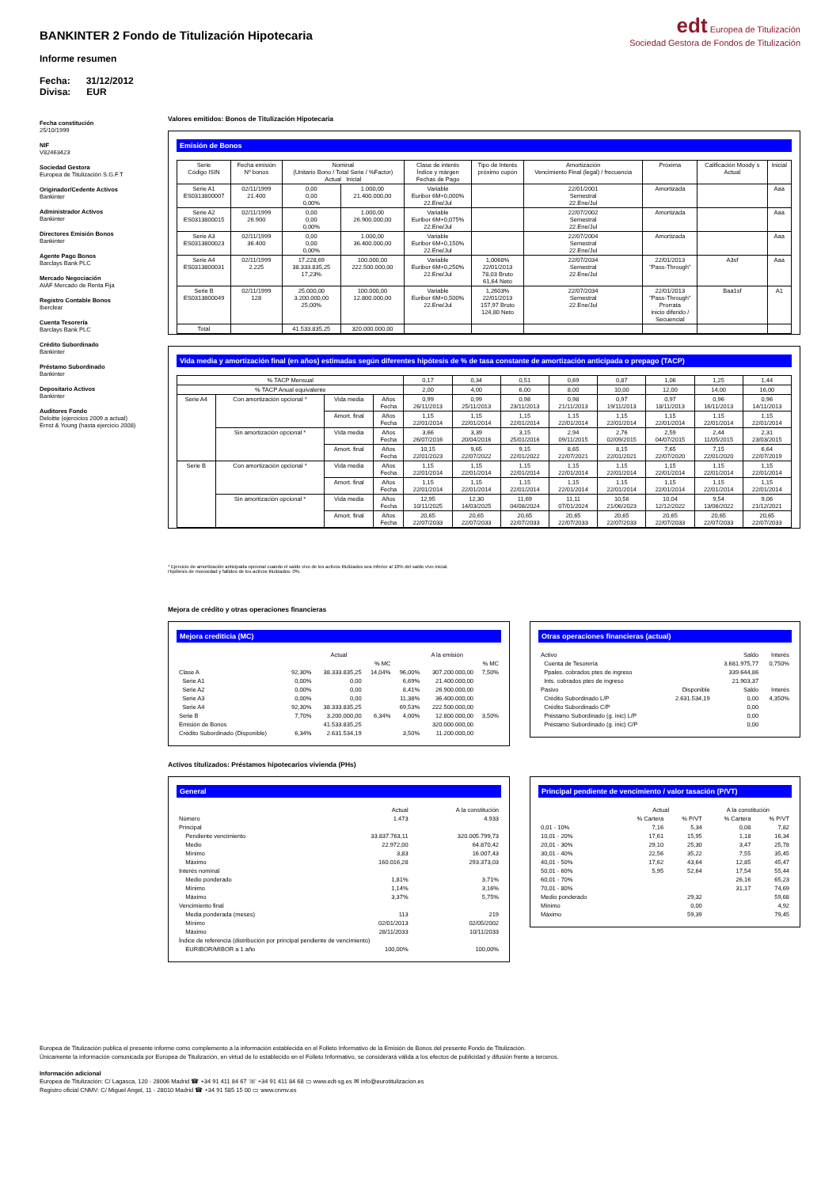BANKINTER 2 Fondo de Titulización Hipotecaria
edt Europea de Titulización
Sociedad Gestora de Fondos de Titulización
Informe resumen
Fecha: 31/12/2012
Divisa: EUR
Fecha constitución
25/10/1999
NIF
V82463423
Sociedad Gestora
Europea de Titulización S.G.F.T
Originador/Cedente Activos
Bankinter
Administrador Activos
Bankinter
Directores Emisión Bonos
Bankinter
Agente Pago Bonos
Barclays Bank PLC
Mercado Negociación
AIAF Mercado de Renta Fija
Registro Contable Bonos
Iberclear
Cuenta Tesorería
Barclays Bank PLC
Crédito Subordinado
Bankinter
Préstamo Subordinado
Bankinter
Depositario Activos
Bankinter
Auditores Fondo
Deloitte (ejercicios 2009 a actual)
Ernst & Young (hasta ejercicio 2008)
Valores emitidos: Bonos de Titulización Hipotecaria
Emisión de Bonos
| Serie Código ISIN | Fecha emisión Nº bonos | Nominal (Unitario Bono / Total Serie / %Factor) Actual Inicial | | Clase de interés Índice y márgen Fechas de Pago | Tipo de Interés próximo cupón | Amortización Vencimiento Final (legal) / frecuencia | Próxima | Calificación Moody´s Actual | Inicial |
| --- | --- | --- | --- | --- | --- | --- | --- | --- | --- |
| Serie A1 ES0313800007 | 02/11/1999 21.400 | 0,00 0,00 0,00% | 1.000,00 21.400.000,00 | Variable Euribor 6M+0,000% 22.Ene/Jul | | 22/01/2001 Semestral 22.Ene/Jul | Amortizada | | Aaa |
| Serie A2 ES0313800015 | 02/11/1999 26.900 | 0,00 0,00 0,00% | 1.000,00 26.900.000,00 | Variable Euribor 6M+0,075% 22.Ene/Jul | | 22/07/2002 Semestral 22.Ene/Jul | Amortizada | | Aaa |
| Serie A3 ES0313800023 | 02/11/1999 36.400 | 0,00 0,00 0,00% | 1.000,00 36.400.000,00 | Variable Euribor 6M+0,150% 22.Ene/Jul | | 22/07/2004 Semestral 22.Ene/Jul | Amortizada | | Aaa |
| Serie A4 ES0313800031 | 02/11/1999 2.225 | 17.228,69 38.333.835,25 17,23% | 100.000,00 222.500.000,00 | Variable Euribor 6M+0,250% 22.Ene/Jul | 1,0068% 22/01/2013 78,03 Bruto 61,64 Neto | 22/07/2034 Semestral 22.Ene/Jul | 22/01/2013 "Pass-Through" | A3sf | Aaa |
| Serie B ES0313800049 | 02/11/1999 128 | 25.000,00 3.200.000,00 25,00% | 100.000,00 12.800.000,00 | Variable Euribor 6M+0,500% 22.Ene/Jul | 1,2603% 22/01/2013 157,97 Bruto 124,80 Neto | 22/07/2034 Semestral 22.Ene/Jul | 22/01/2013 "Pass-Through" Prorrata inicio diferido / Secuencial | Baa1sf | A1 |
| Total | | 41.533.835,25 | 320.000.000,00 | | | | | | |
Vida media y amortización final (en años) estimadas según diferentes hipótesis de % de tasa constante de amortización anticipada o prepago (TACP)
| % TACP Mensual | | | | 0,17 | 0,34 | 0,51 | 0,69 | 0,87 | 1,06 | 1,25 | 1,44 |
| % TACP Anual equivalente | | | | 2,00 | 4,00 | 6,00 | 8,00 | 10,00 | 12,00 | 14,00 | 16,00 |
| Serie A4 | Con amortización opcional * | Vida media | Años Fecha | 0,99 26/11/2013 | 0,99 25/11/2013 | 0,98 23/11/2013 | 0,98 21/11/2013 | 0,97 19/11/2013 | 0,97 18/11/2013 | 0,96 16/11/2013 | 0,96 14/11/2013 |
| | | Amort. final | Años Fecha | 1,15 22/01/2014 | 1,15 22/01/2014 | 1,15 22/01/2014 | 1,15 22/01/2014 | 1,15 22/01/2014 | 1,15 22/01/2014 | 1,15 22/01/2014 | 1,15 22/01/2014 |
| | Sin amortización opcional * | Vida media | Años Fecha | 3,66 26/07/2016 | 3,39 20/04/2016 | 3,15 25/01/2016 | 2,94 09/11/2015 | 2,76 02/09/2015 | 2,59 04/07/2015 | 2,44 11/05/2015 | 2,31 23/03/2015 |
| | | Amort. final | Años Fecha | 10,15 22/01/2023 | 9,65 22/07/2022 | 9,15 22/01/2022 | 8,65 22/07/2021 | 8,15 22/01/2021 | 7,65 22/07/2020 | 7,15 22/01/2020 | 6,64 22/07/2019 |
| Serie B | Con amortización opcional * | Vida media | Años Fecha | 1,15 22/01/2014 | 1,15 22/01/2014 | 1,15 22/01/2014 | 1,15 22/01/2014 | 1,15 22/01/2014 | 1,15 22/01/2014 | 1,15 22/01/2014 | 1,15 22/01/2014 |
| | | Amort. final | Años Fecha | 1,15 22/01/2014 | 1,15 22/01/2014 | 1,15 22/01/2014 | 1,15 22/01/2014 | 1,15 22/01/2014 | 1,15 22/01/2014 | 1,15 22/01/2014 | 1,15 22/01/2014 |
| | Sin amortización opcional * | Vida media | Años Fecha | 12,95 10/11/2025 | 12,30 14/03/2025 | 11,69 04/08/2024 | 11,11 07/01/2024 | 10,56 21/06/2023 | 10,04 12/12/2022 | 9,54 13/06/2022 | 9,06 21/12/2021 |
| | | Amort. final | Años Fecha | 20,65 22/07/2033 | 20,65 22/07/2033 | 20,65 22/07/2033 | 20,65 22/07/2033 | 20,65 22/07/2033 | 20,65 22/07/2033 | 20,65 22/07/2033 | 20,65 22/07/2033 |
* Ejercicio de amortización anticipada opcional cuando el saldo vivo de los activos titulizados sea inferior al 10% del saldo vivo inicial.
Hipótesis de morosidad y fallidos de los activos titulizados: 0%.
Mejora de crédito y otras operaciones financieras
Mejora crediticia (MC)
| | Actual | | | A la emisión | | |
| | | | % MC | | | % MC |
| Clase A | 92,30% | 38.333.835,25 | 14,04% | 96,00% | 307.200.000,00 | 7,50% |
| Serie A1 | 0,00% | 0,00 | | 6,69% | 21.400.000,00 | |
| Serie A2 | 0,00% | 0,00 | | 8,41% | 26.900.000,00 | |
| Serie A3 | 0,00% | 0,00 | | 11,38% | 36.400.000,00 | |
| Serie A4 | 92,30% | 38.333.835,25 | | 69,53% | 222.500.000,00 | |
| Serie B | 7,70% | 3.200.000,00 | 6,34% | 4,00% | 12.800.000,00 | 3,50% |
| Emisión de Bonos | | 41.533.835,25 | | | 320.000.000,00 | |
| Crédito Subordinado (Disponible) | 6,34% | 2.631.534,19 | | 3,50% | 11.200.000,00 | |
Otras operaciones financieras (actual)
| Activo | | Saldo | Interés |
| Cuenta de Tesorería | | 3.681.975,77 | 0,750% |
| Ppales. cobrados ptes de ingreso | | 339.644,86 | |
| Ints. cobrados ptes de ingreso | | 21.903,37 | |
| Pasivo | Disponible | Saldo | Interés |
| Crédito Subordinado L/P | 2.631.534,19 | 0,00 | 4,350% |
| Crédito Subordinado C/P | | 0,00 | |
| Préstamo Subordinado (g. inic) L/P | | 0,00 | |
| Préstamo Subordinado (g. inic) C/P | | 0,00 | |
Activos titulizados: Préstamos hipotecarios vivienda (PHs)
General
| | Actual | A la constitución |
| Número | 1.473 | 4.933 |
| Principal | | |
| Pendiente vencimiento | 33.837.763,11 | 320.005.799,73 |
| Medio | 22.972,00 | 64.870,42 |
| Mínimo | 3,83 | 16.007,43 |
| Máximo | 160.016,28 | 293.373,03 |
| Interés nominal | | |
| Medio ponderado | 1,81% | 3,71% |
| Mínimo | 1,14% | 3,16% |
| Máximo | 3,37% | 5,75% |
| Vencimiento final | | |
| Media ponderada (meses) | 113 | 219 |
| Mínimo | 02/01/2013 | 02/05/2002 |
| Máximo | 28/11/2033 | 10/11/2033 |
| Índice de referencia (distribución por principal pendiente de vencimiento) | | |
| EURIBOR/MIBOR a 1 año | 100,00% | 100,00% |
Principal pendiente de vencimiento / valor tasación (P/VT)
| | Actual | | A la constitución | |
| | % Cartera | % P/VT | % Cartera | % P/VT |
| 0,01 - 10% | 7,16 | 5,34 | 0,08 | 7,82 |
| 10,01 - 20% | 17,61 | 15,95 | 1,18 | 16,34 |
| 20,01 - 30% | 29,10 | 25,30 | 3,47 | 25,78 |
| 30,01 - 40% | 22,56 | 35,22 | 7,55 | 35,45 |
| 40,01 - 50% | 17,62 | 43,64 | 12,85 | 45,47 |
| 50,01 - 60% | 5,95 | 52,64 | 17,54 | 55,44 |
| 60,01 - 70% | | | 26,16 | 65,23 |
| 70,01 - 80% | | | 31,17 | 74,69 |
| Medio ponderado | | 29,32 | | 59,68 |
| Mínimo | | 0,00 | | 4,92 |
| Máximo | | 59,39 | | 79,45 |
Europea de Titulización publica el presente informe como complemento a la información establecida en el Folleto Informativo de la Emisión de Bonos del presente Fondo de Titulización.
Únicamente la información comunicada por Europea de Titulización, en virtud de lo establecido en el Folleto Informativo, se considerará válida a los efectos de publicidad y difusión frente a terceros.
Información adicional
Europea de Titulización: C/ Lagasca, 120 - 28006 Madrid ☎ +34 91 411 84 67 ☏ +34 91 411 84 68 ▭ www.edt-sg.es ✉ info@eurotitulizacion.es
Registro oficial CNMV: C/ Miguel Angel, 11 - 28010 Madrid ☎ +34 91 585 15 00 ▭ www.cnmv.es